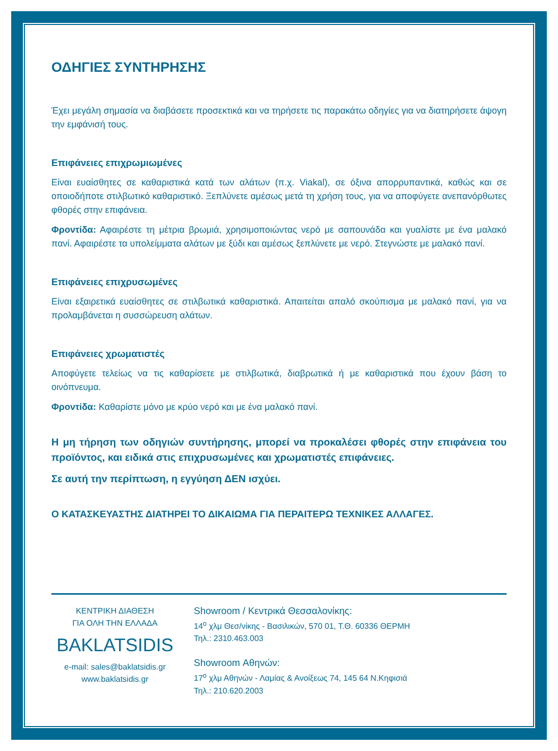ΟΔΗΓΙΕΣ ΣΥΝΤΗΡΗΣΗΣ
Έχει μεγάλη σημασία να διαβάσετε προσεκτικά και να τηρήσετε τις παρακάτω οδηγίες για να διατηρήσετε άψογη την εμφάνισή τους.
Επιφάνειες επιχρωμιωμένες
Είναι ευαίσθητες σε καθαριστικά κατά των αλάτων (π.χ. Viakal), σε όξινα απορρυπαντικά, καθώς και σε οποιοδήποτε στιλβωτικό καθαριστικό. Ξεπλύνετε αμέσως μετά τη χρήση τους, για να αποφύγετε ανεπανόρθωτες φθορές στην επιφάνεια.
Φροντίδα: Αφαιρέστε τη μέτρια βρωμιά, χρησιμοποιώντας νερό με σαπουνάδα και γυαλίστε με ένα μαλακό πανί. Αφαιρέστε τα υπολείμματα αλάτων με ξύδι και αμέσως ξεπλύνετε με νερό. Στεγνώστε με μαλακό πανί.
Επιφάνειες επιχρυσωμένες
Είναι εξαιρετικά ευαίσθητες σε στιλβωτικά καθαριστικά. Απαιτείται απαλό σκούπισμα με μαλακό πανί, για να προλαμβάνεται η συσσώρευση αλάτων.
Επιφάνειες χρωματιστές
Αποφύγετε τελείως να τις καθαρίσετε με στιλβωτικά, διαβρωτικά ή με καθαριστικά που έχουν βάση το οινόπνευμα.
Φροντίδα: Καθαρίστε μόνο με κρύο νερό και με ένα μαλακό πανί.
Η μη τήρηση των οδηγιών συντήρησης, μπορεί να προκαλέσει φθορές στην επιφάνεια του προϊόντος, και ειδικά στις επιχρυσωμένες και χρωματιστές επιφάνειες.
Σε αυτή την περίπτωση, η εγγύηση ΔΕΝ ισχύει.
Ο ΚΑΤΑΣΚΕΥΑΣΤΗΣ ΔΙΑΤΗΡΕΙ ΤΟ ΔΙΚΑΙΩΜΑ ΓΙΑ ΠΕΡΑΙΤΕΡΩ ΤΕΧΝΙΚΕΣ ΑΛΛΑΓΕΣ.
ΚΕΝΤΡΙΚΗ ΔΙΑΘΕΣΗ
ΓΙΑ ΟΛΗ ΤΗΝ ΕΛΛΑΔΑ
BAKLATSIDIS
e-mail: sales@baklatsidis.gr
www.baklatsidis.gr
Showroom / Κεντρικά Θεσσαλονίκης:
14<sup>ο</sup> χλμ Θεσ/νίκης - Βασιλικών, 570 01, Τ.Θ. 60336 ΘΕΡΜΗ
Τηλ.: 2310.463.003
Showroom Αθηνών:
17<sup>ο</sup> χλμ Αθηνών - Λαμίας & Ανοίξεως 74, 145 64 Ν.Κηφισιά
Τηλ.: 210.620.2003